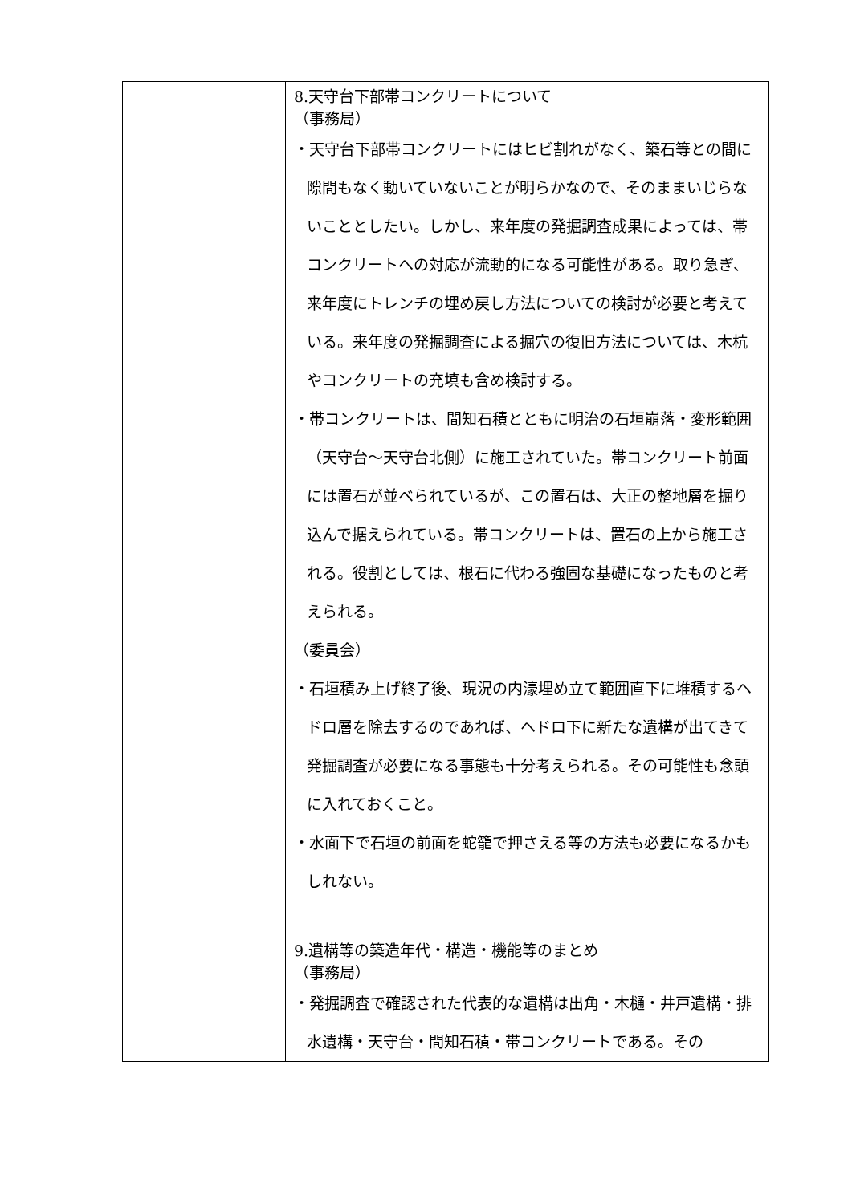| | 8.天守台下部帯コンクリートについて （事務局） ・天守台下部帯コンクリートにはヒビ割れがなく、築石等との間に隙間もなく動いていないことが明らかなので、そのままいじらないこととしたい。しかし、来年度の発掘調査成果によっては、帯コンクリートへの対応が流動的になる可能性がある。取り急ぎ、来年度にトレンチの埋め戻し方法についての検討が必要と考えている。来年度の発掘調査による掘穴の復旧方法については、木杭やコンクリートの充填も含め検討する。 ・帯コンクリートは、間知石積とともに明治の石垣崩落・変形範囲（天守台～天守台北側）に施工されていた。帯コンクリート前面には置石が並べられているが、この置石は、大正の整地層を掘り込んで据えられている。帯コンクリートは、置石の上から施工される。役割としては、根石に代わる強固な基礎になったものと考えられる。 （委員会） ・石垣積み上げ終了後、現況の内濠埋め立て範囲直下に堆積するヘドロ層を除去するのであれば、ヘドロ下に新たな遺構が出てきて発掘調査が必要になる事態も十分考えられる。その可能性も念頭に入れておくこと。 ・水面下で石垣の前面を蛇籠で押さえる等の方法も必要になるかもしれない。 9.遺構等の築造年代・構造・機能等のまとめ （事務局） ・発掘調査で確認された代表的な遺構は出角・木樋・井戸遺構・排水遺構・天守台・間知石積・帯コンクリートである。その |